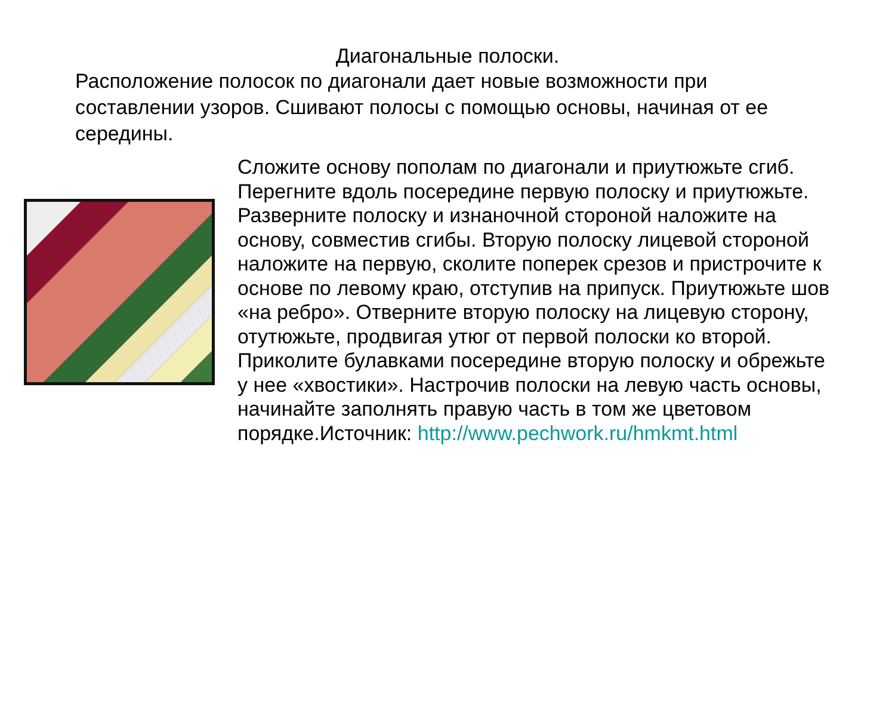Диагональные полоски.
Расположение полосок по диагонали дает новые возможности при составлении узоров. Сшивают полосы с помощью основы, начиная от ее середины.
Сложите основу пополам по диагонали и приутюжьте сгиб. Перегните вдоль посередине первую полоску и приутюжьте. Разверните полоску и изнаночной стороной наложите на основу, совместив сгибы. Вторую полоску лицевой стороной наложите на первую, сколите поперек срезов и пристрочите к основе по левому краю, отступив на припуск. Приутюжьте шов «на ребро». Отверните вторую полоску на лицевую сторону, отутюжьте, продвигая утюг от первой полоски ко второй. Приколите булавками посередине вторую полоску и обрежьте у нее «хвостики». Настрочив полоски на левую часть основы, начинайте заполнять правую часть в том же цветовом порядке.Источник: http://www.pechwork.ru/hmkmt.html